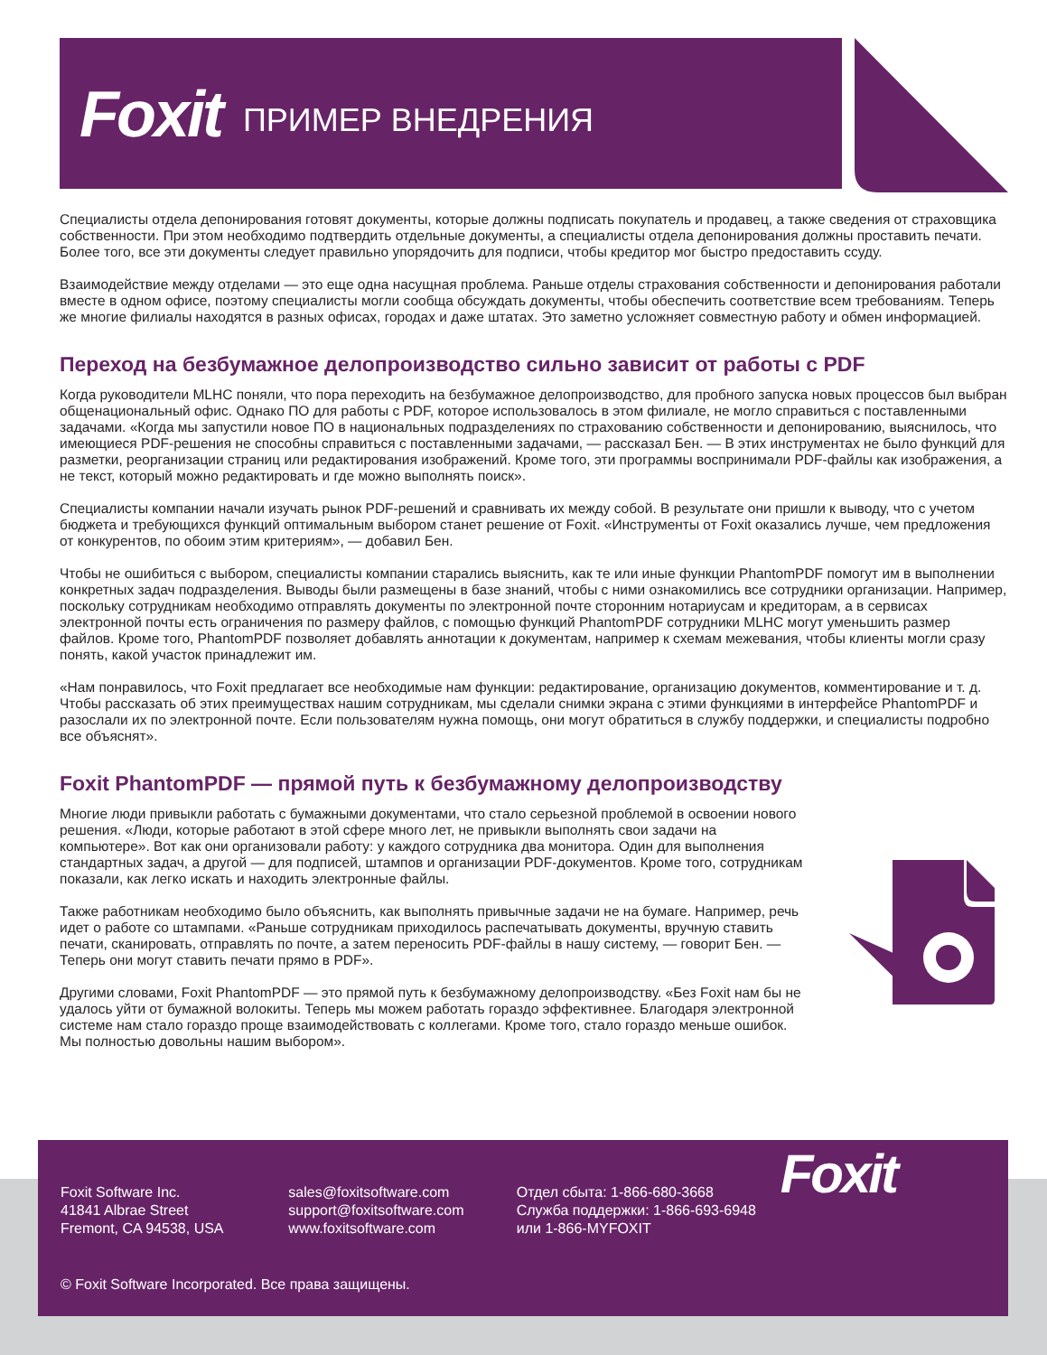Foxit ПРИМЕР ВНЕДРЕНИЯ
Специалисты отдела депонирования готовят документы, которые должны подписать покупатель и продавец, а также сведения от страховщика собственности. При этом необходимо подтвердить отдельные документы, а специалисты отдела депонирования должны проставить печати. Более того, все эти документы следует правильно упорядочить для подписи, чтобы кредитор мог быстро предоставить ссуду.
Взаимодействие между отделами — это еще одна насущная проблема. Раньше отделы страхования собственности и депонирования работали вместе в одном офисе, поэтому специалисты могли сообща обсуждать документы, чтобы обеспечить соответствие всем требованиям. Теперь же многие филиалы находятся в разных офисах, городах и даже штатах. Это заметно усложняет совместную работу и обмен информацией.
Переход на безбумажное делопроизводство сильно зависит от работы с PDF
Когда руководители MLHC поняли, что пора переходить на безбумажное делопроизводство, для пробного запуска новых процессов был выбран общенациональный офис. Однако ПО для работы с PDF, которое использовалось в этом филиале, не могло справиться с поставленными задачами. «Когда мы запустили новое ПО в национальных подразделениях по страхованию собственности и депонированию, выяснилось, что имеющиеся PDF-решения не способны справиться с поставленными задачами, — рассказал Бен. — В этих инструментах не было функций для разметки, реорганизации страниц или редактирования изображений. Кроме того, эти программы воспринимали PDF-файлы как изображения, а не текст, который можно редактировать и где можно выполнять поиск».
Специалисты компании начали изучать рынок PDF-решений и сравнивать их между собой. В результате они пришли к выводу, что с учетом бюджета и требующихся функций оптимальным выбором станет решение от Foxit. «Инструменты от Foxit оказались лучше, чем предложения от конкурентов, по обоим этим критериям», — добавил Бен.
Чтобы не ошибиться с выбором, специалисты компании старались выяснить, как те или иные функции PhantomPDF помогут им в выполнении конкретных задач подразделения. Выводы были размещены в базе знаний, чтобы с ними ознакомились все сотрудники организации. Например, поскольку сотрудникам необходимо отправлять документы по электронной почте сторонним нотариусам и кредиторам, а в сервисах электронной почты есть ограничения по размеру файлов, с помощью функций PhantomPDF сотрудники MLHC могут уменьшить размер файлов. Кроме того, PhantomPDF позволяет добавлять аннотации к документам, например к схемам межевания, чтобы клиенты могли сразу понять, какой участок принадлежит им.
«Нам понравилось, что Foxit предлагает все необходимые нам функции: редактирование, организацию документов, комментирование и т. д. Чтобы рассказать об этих преимуществах нашим сотрудникам, мы сделали снимки экрана с этими функциями в интерфейсе PhantomPDF и разослали их по электронной почте. Если пользователям нужна помощь, они могут обратиться в службу поддержки, и специалисты подробно все объяснят».
Foxit PhantomPDF — прямой путь к безбумажному делопроизводству
Многие люди привыкли работать с бумажными документами, что стало серьезной проблемой в освоении нового решения. «Люди, которые работают в этой сфере много лет, не привыкли выполнять свои задачи на компьютере». Вот как они организовали работу: у каждого сотрудника два монитора. Один для выполнения стандартных задач, а другой — для подписей, штампов и организации PDF-документов. Кроме того, сотрудникам показали, как легко искать и находить электронные файлы.
Также работникам необходимо было объяснить, как выполнять привычные задачи не на бумаге. Например, речь идет о работе со штампами. «Раньше сотрудникам приходилось распечатывать документы, вручную ставить печати, сканировать, отправлять по почте, а затем переносить PDF-файлы в нашу систему, — говорит Бен. — Теперь они могут ставить печати прямо в PDF».
Другими словами, Foxit PhantomPDF — это прямой путь к безбумажному делопроизводству. «Без Foxit нам бы не удалось уйти от бумажной волокиты. Теперь мы можем работать гораздо эффективнее. Благодаря электронной системе нам стало гораздо проще взаимодействовать с коллегами. Кроме того, стало гораздо меньше ошибок. Мы полностью довольны нашим выбором».
Foxit Software Inc.
41841 Albrae Street
Fremont, CA 94538, USA
sales@foxitsoftware.com
support@foxitsoftware.com
www.foxitsoftware.com
Отдел сбыта: 1-866-680-3668
Служба поддержки: 1-866-693-6948
или 1-866-MYFOXIT
Foxit
© Foxit Software Incorporated. Все права защищены.